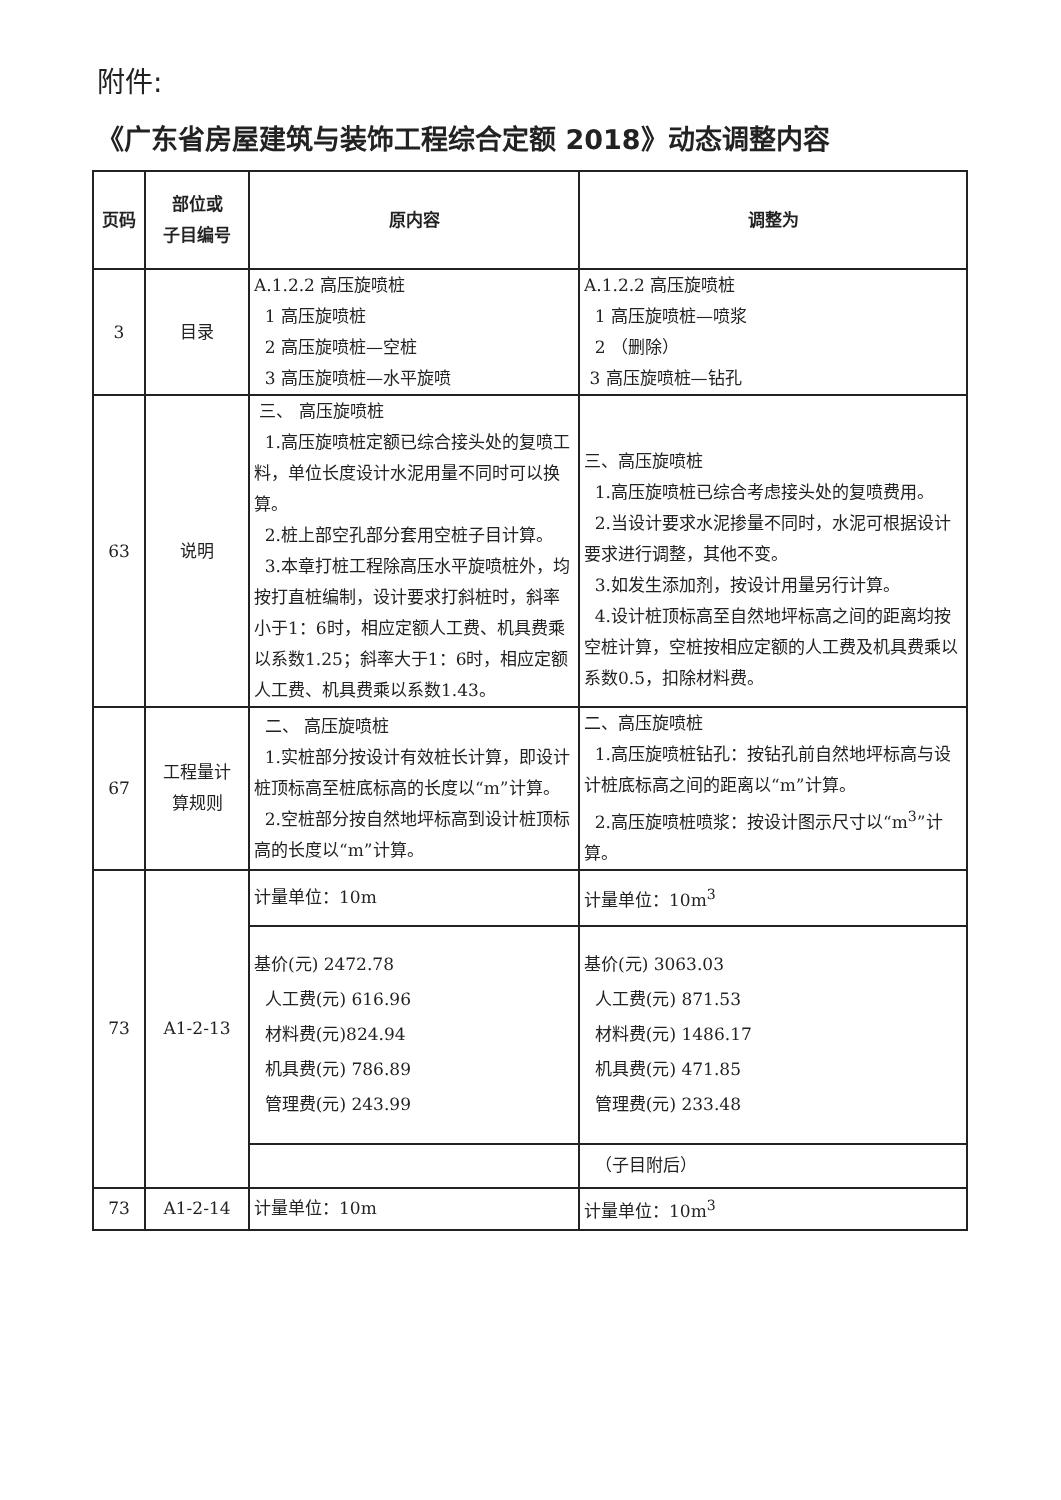附件:
《广东省房屋建筑与装饰工程综合定额 2018》动态调整内容
| 页码 | 部位或 子目编号 | 原内容 | 调整为 |
| --- | --- | --- | --- |
| 3 | 目录 | A.1.2.2 高压旋喷桩 1 高压旋喷桩 2 高压旋喷桩—空桩 3 高压旋喷桩—水平旋喷 | A.1.2.2 高压旋喷桩 1 高压旋喷桩—喷浆 2 （删除） 3 高压旋喷桩—钻孔 |
| 63 | 说明 | 三、 高压旋喷桩 1.高压旋喷桩定额已综合接头处的复喷工料，单位长度设计水泥用量不同时可以换算。 2.桩上部空孔部分套用空桩子目计算。 3.本章打桩工程除高压水平旋喷桩外，均按打直桩编制，设计要求打斜桩时，斜率小于1：6时，相应定额人工费、机具费乘以系数1.25；斜率大于1：6时，相应定额人工费、机具费乘以系数1.43。 | 三、高压旋喷桩 1.高压旋喷桩已综合考虑接头处的复喷费用。 2.当设计要求水泥掺量不同时，水泥可根据设计要求进行调整，其他不变。 3.如发生添加剂，按设计用量另行计算。 4.设计桩顶标高至自然地坪标高之间的距离均按空桩计算，空桩按相应定额的人工费及机具费乘以系数0.5，扣除材料费。 |
| 67 | 工程量计 算规则 | 二、 高压旋喷桩 1.实桩部分按设计有效桩长计算，即设计桩顶标高至桩底标高的长度以“m”计算。 2.空桩部分按自然地坪标高到设计桩顶标高的长度以“m”计算。 | 二、高压旋喷桩 1.高压旋喷桩钻孔：按钻孔前自然地坪标高与设计桩底标高之间的距离以“m”计算。 2.高压旋喷桩喷浆：按设计图示尺寸以“m<sup>3</sup>”计算。 |
| 73 | A1-2-13 | 计量单位：10m | 计量单位：10m<sup>3</sup> |
| | | 基价(元) 2472.78 人工费(元) 616.96 材料费(元)824.94 机具费(元) 786.89 管理费(元) 243.99 | 基价(元) 3063.03 人工费(元) 871.53 材料费(元) 1486.17 机具费(元) 471.85 管理费(元) 233.48 |
| | | | （子目附后） |
| 73 | A1-2-14 | 计量单位：10m | 计量单位：10m<sup>3</sup> |